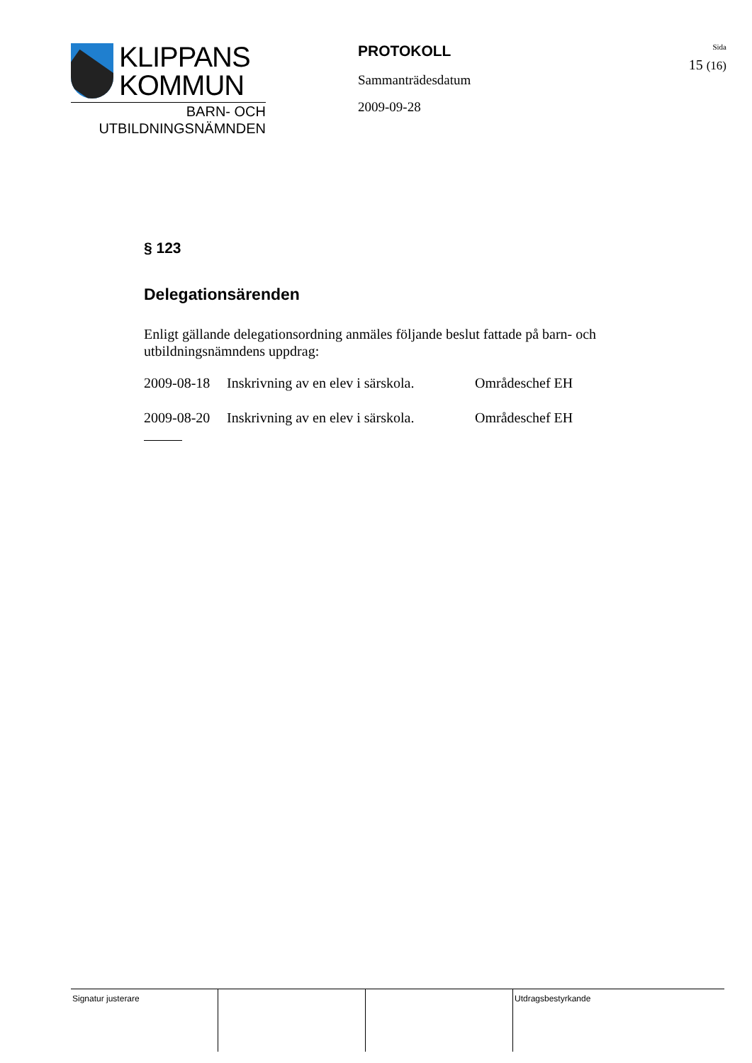KLIPPANS
KOMMUN
BARN- OCH
UTBILDNINGSNÄMNDEN
PROTOKOLL
Sammanträdesdatum
2009-09-28
Sida
15 (16)
§ 123
Delegationsärenden
Enligt gällande delegationsordning anmäles följande beslut fattade på barn- och utbildningsnämndens uppdrag:
2009-08-18 Inskrivning av en elev i särskola. Områdeschef EH
2009-08-20 Inskrivning av en elev i särskola. Områdeschef EH
Signatur justerare Utdragsbestyrkande